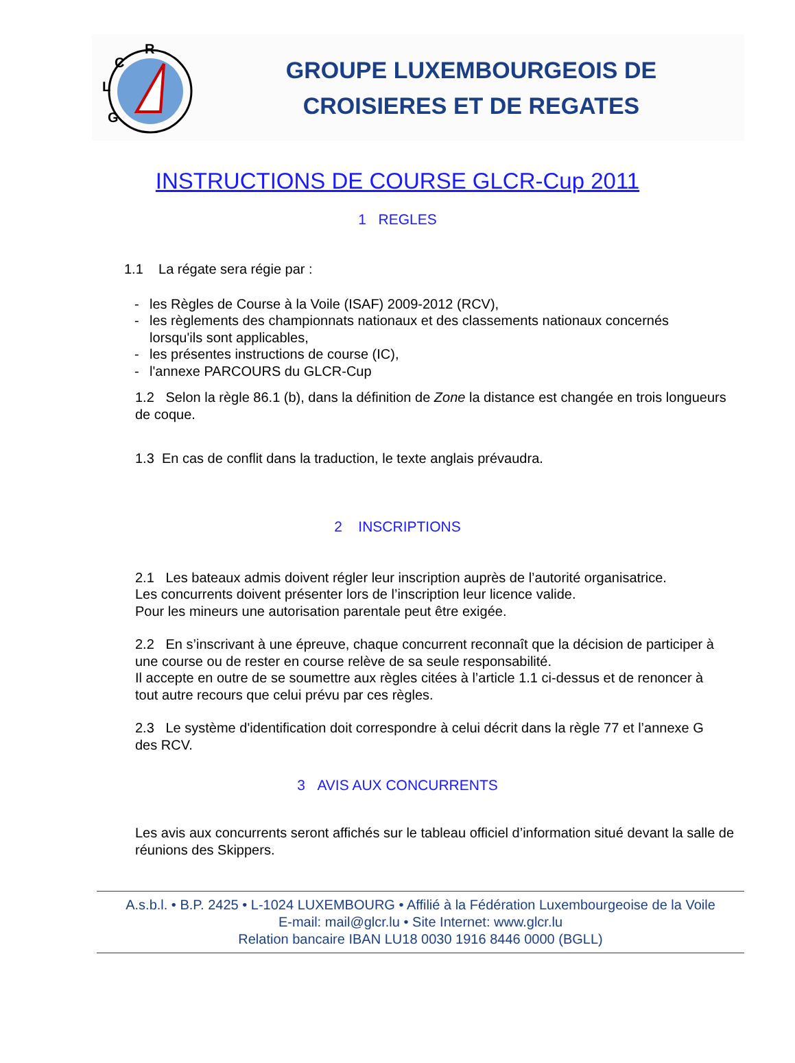R
C
L
G
GROUPE LUXEMBOURGEOIS DE
CROISIERES ET DE REGATES
INSTRUCTIONS DE COURSE GLCR-Cup 2011
1 REGLES
1.1 La régate sera régie par :
- les Règles de Course à la Voile (ISAF) 2009-2012 (RCV),
- les règlements des championnats nationaux et des classements nationaux concernés
lorsqu'ils sont applicables,
- les présentes instructions de course (IC),
- l'annexe PARCOURS du GLCR-Cup
1.2 Selon la règle 86.1 (b), dans la définition de Zone la distance est changée en trois longueurs de coque.
1.3 En cas de conflit dans la traduction, le texte anglais prévaudra.
2 INSCRIPTIONS
2.1 Les bateaux admis doivent régler leur inscription auprès de l’autorité organisatrice.
Les concurrents doivent présenter lors de l’inscription leur licence valide.
Pour les mineurs une autorisation parentale peut être exigée.
2.2 En s’inscrivant à une épreuve, chaque concurrent reconnaît que la décision de participer à une course ou de rester en course relève de sa seule responsabilité.
Il accepte en outre de se soumettre aux règles citées à l’article 1.1 ci-dessus et de renoncer à tout autre recours que celui prévu par ces règles.
2.3 Le système d'identification doit correspondre à celui décrit dans la règle 77 et l’annexe G des RCV.
3 AVIS AUX CONCURRENTS
Les avis aux concurrents seront affichés sur le tableau officiel d’information situé devant la salle de réunions des Skippers.
A.s.b.l. • B.P. 2425 • L-1024 LUXEMBOURG • Affilié à la Fédération Luxembourgeoise de la Voile
E-mail: mail@glcr.lu • Site Internet: www.glcr.lu
Relation bancaire IBAN LU18 0030 1916 8446 0000 (BGLL)